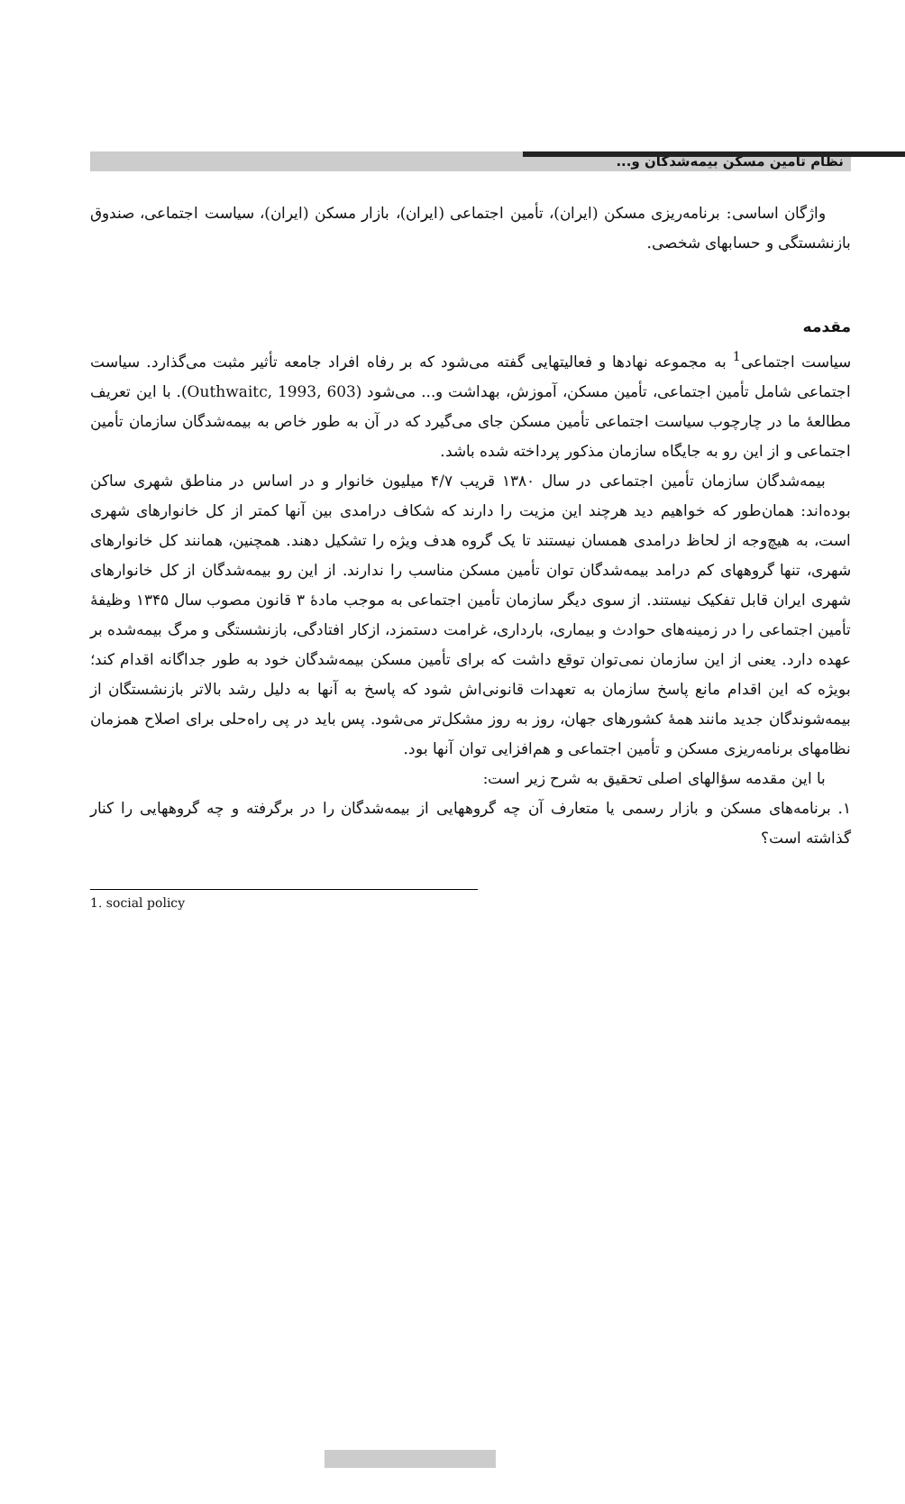نظام تأمین مسکن بیمه‌شدگان و...
واژگان اساسی: برنامه‌ریزی مسکن (ایران)، تأمین اجتماعی (ایران)، بازار مسکن (ایران)، سیاست اجتماعی، صندوق بازنشستگی و حسابهای شخصی.
مقدمه
سیاست اجتماعی<sup>1</sup> به مجموعه نهادها و فعالیتهایی گفته می‌شود که بر رفاه افراد جامعه تأثیر مثبت می‌گذارد. سیاست اجتماعی شامل تأمین اجتماعی، تأمین مسکن، آموزش، بهداشت و... می‌شود (Outhwaitc, 1993, 603). با این تعریف مطالعهٔ ما در چارچوب سیاست اجتماعی تأمین مسکن جای می‌گیرد که در آن به طور خاص به بیمه‌شدگان سازمان تأمین اجتماعی و از این رو به جایگاه سازمان مذکور پرداخته شده باشد.
بیمه‌شدگان سازمان تأمین اجتماعی در سال ۱۳۸۰ قریب ۴/۷ میلیون خانوار و در اساس در مناطق شهری ساکن بوده‌اند: همان‌طور که خواهیم دید هرچند این مزیت را دارند که شکاف درامدی بین آنها کمتر از کل خانوارهای شهری است، به هیچ‌وجه از لحاظ درامدی همسان نیستند تا یک گروه هدف ویژه را تشکیل دهند. همچنین، همانند کل خانوارهای شهری، تنها گروههای کم درامد بیمه‌شدگان توان تأمین مسکن مناسب را ندارند. از این رو بیمه‌شدگان از کل خانوارهای شهری ایران قابل تفکیک نیستند. از سوی دیگر سازمان تأمین اجتماعی به موجب مادهٔ ۳ قانون مصوب سال ۱۳۴۵ وظیفهٔ تأمین اجتماعی را در زمینه‌های حوادث و بیماری، بارداری، غرامت دستمزد، ازکار افتادگی، بازنشستگی و مرگ بیمه‌شده بر عهده دارد. یعنی از این سازمان نمی‌توان توقع داشت که برای تأمین مسکن بیمه‌شدگان خود به طور جداگانه اقدام کند؛ بویژه که این اقدام مانع پاسخ سازمان به تعهدات قانونی‌اش شود که پاسخ به آنها به دلیل رشد بالاتر بازنشستگان از بیمه‌شوندگان جدید مانند همهٔ کشورهای جهان، روز به روز مشکل‌تر می‌شود. پس باید در پی راه‌حلی برای اصلاح همزمان نظامهای برنامه‌ریزی مسکن و تأمین اجتماعی و هم‌افزایی توان آنها بود.
با این مقدمه سؤالهای اصلی تحقیق به شرح زیر است:
۱. برنامه‌های مسکن و بازار رسمی یا متعارف آن چه گروههایی از بیمه‌شدگان را در برگرفته و چه گروههایی را کنار گذاشته است؟
1. social policy